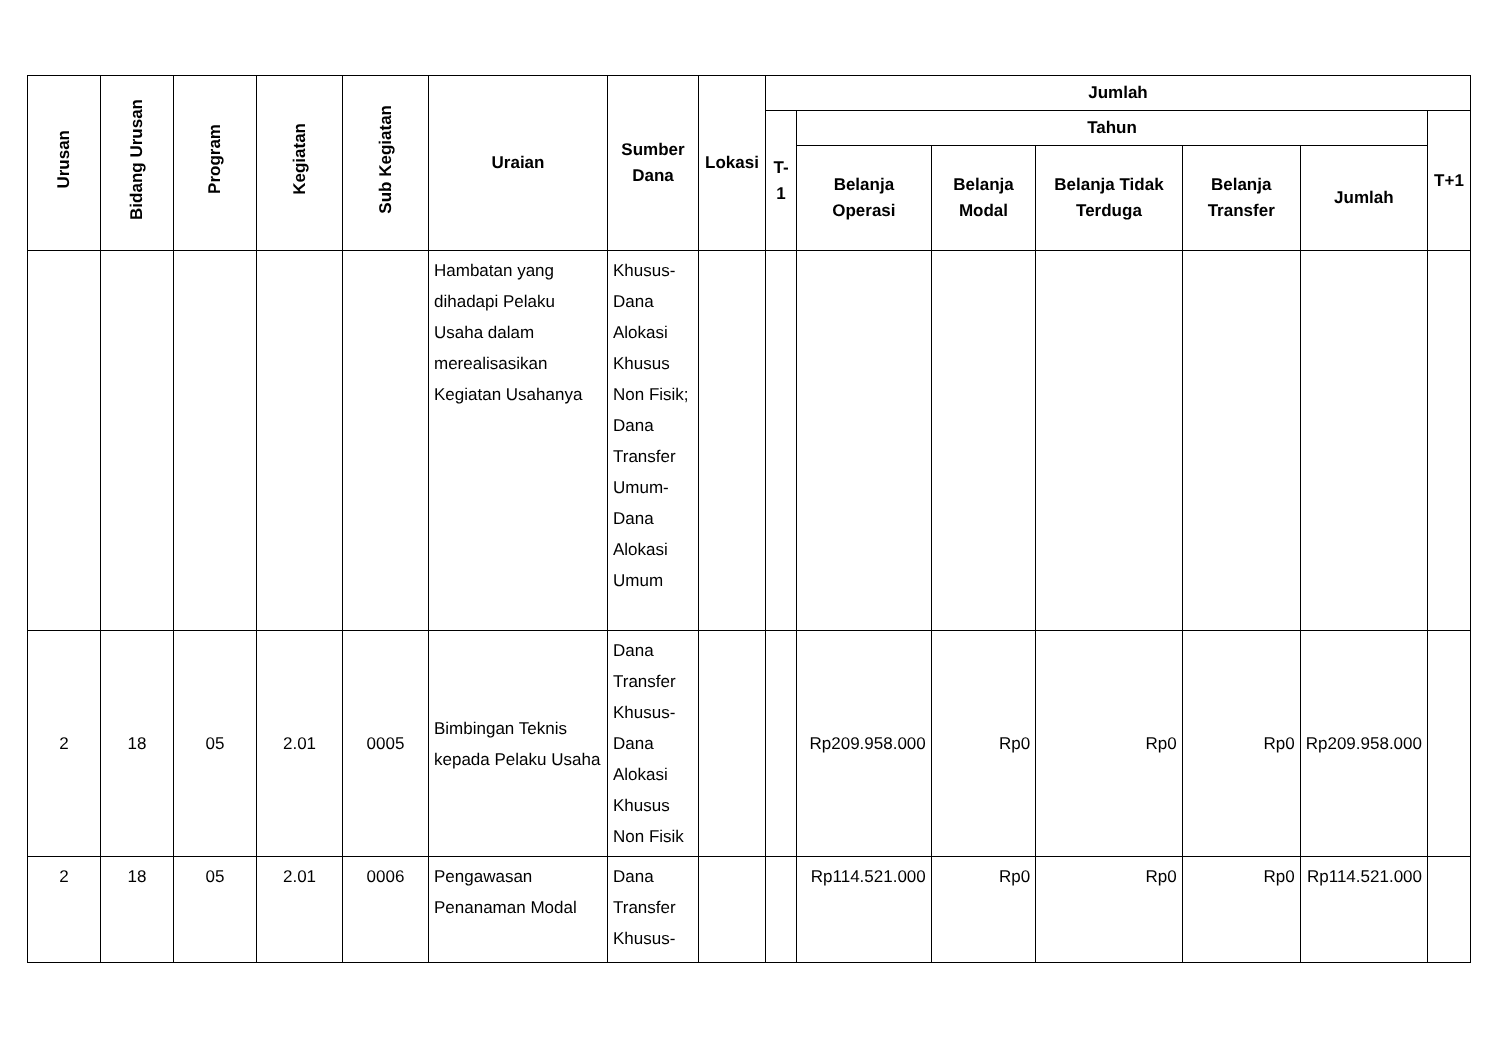| Urusan | Bidang Urusan | Program | Kegiatan | Sub Kegiatan | Uraian | Sumber Dana | Lokasi | Jumlah | | | | | | |
| --- | --- | --- | --- | --- | --- | --- | --- | --- | --- | --- | --- | --- | --- | --- |
| | | | | | | | | T-1 | Tahun | | | | | T+1 |
| | | | | | | | | | Belanja Operasi | Belanja Modal | Belanja Tidak Terduga | Belanja Transfer | Jumlah | |
| | | | | | Hambatan yang dihadapi Pelaku Usaha dalam merealisasikan Kegiatan Usahanya | Khusus-Dana Alokasi Khusus Non Fisik; Dana Transfer Umum-Dana Alokasi Umum | | | | | | | | |
| 2 | 18 | 05 | 2.01 | 0005 | Bimbingan Teknis kepada Pelaku Usaha | Dana Transfer Khusus-Dana Alokasi Khusus Non Fisik | | | Rp209.958.000 | Rp0 | Rp0 | Rp0 | Rp209.958.000 | |
| 2 | 18 | 05 | 2.01 | 0006 | Pengawasan Penanaman Modal | Dana Transfer Khusus- | | | Rp114.521.000 | Rp0 | Rp0 | Rp0 | Rp114.521.000 | |